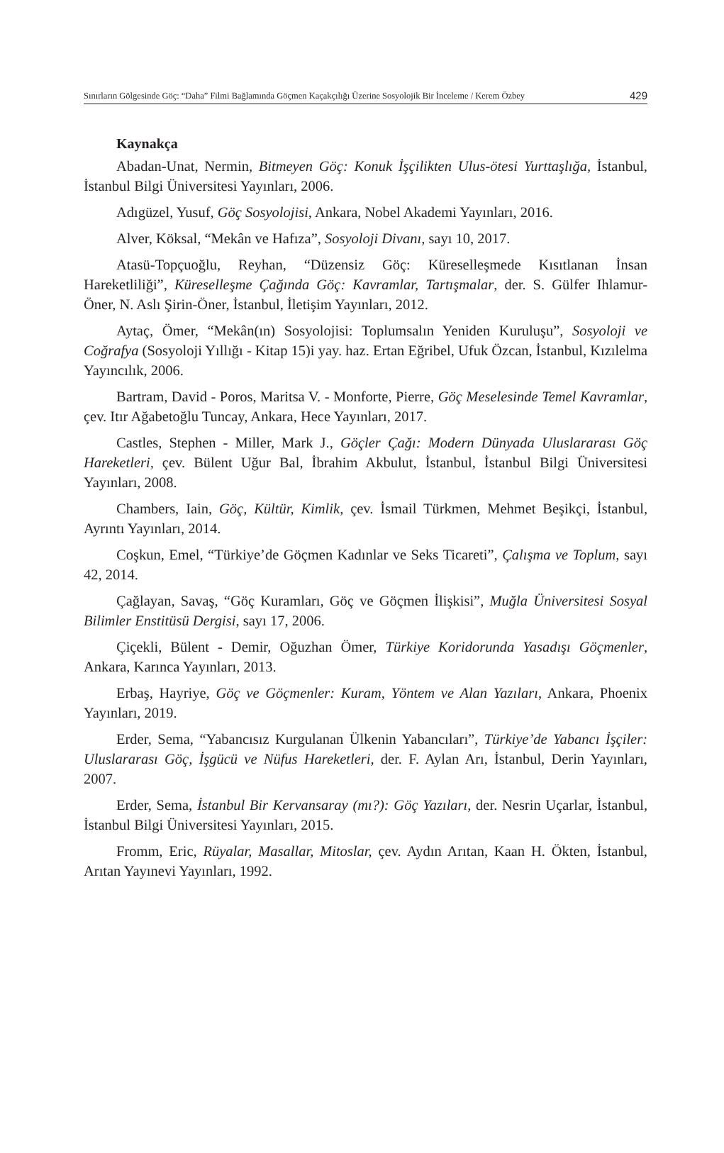Sınırların Gölgesinde Göç: “Daha” Filmi Bağlamında Göçmen Kaçakçılığı Üzerine Sosyolojik Bir İnceleme / Kerem Özbey 429
Kaynakça
Abadan-Unat, Nermin, Bitmeyen Göç: Konuk İşçilikten Ulus-ötesi Yurttaşlığa, İstanbul, İstanbul Bilgi Üniversitesi Yayınları, 2006.
Adıgüzel, Yusuf, Göç Sosyolojisi, Ankara, Nobel Akademi Yayınları, 2016.
Alver, Köksal, “Mekân ve Hafıza”, Sosyoloji Divanı, sayı 10, 2017.
Atasü-Topçuoğlu, Reyhan, “Düzensiz Göç: Küreselleşmede Kısıtlanan İnsan Hareketliliği”, Küreselleşme Çağında Göç: Kavramlar, Tartışmalar, der. S. Gülfer Ihlamur-Öner, N. Aslı Şirin-Öner, İstanbul, İletişim Yayınları, 2012.
Aytaç, Ömer, “Mekân(ın) Sosyolojisi: Toplumsalın Yeniden Kuruluşu”, Sosyoloji ve Coğrafya (Sosyoloji Yıllığı - Kitap 15)i yay. haz. Ertan Eğribel, Ufuk Özcan, İstanbul, Kızılelma Yayıncılık, 2006.
Bartram, David - Poros, Maritsa V. - Monforte, Pierre, Göç Meselesinde Temel Kavramlar, çev. Itır Ağabetoğlu Tuncay, Ankara, Hece Yayınları, 2017.
Castles, Stephen - Miller, Mark J., Göçler Çağı: Modern Dünyada Uluslararası Göç Hareketleri, çev. Bülent Uğur Bal, İbrahim Akbulut, İstanbul, İstanbul Bilgi Üniversitesi Yayınları, 2008.
Chambers, Iain, Göç, Kültür, Kimlik, çev. İsmail Türkmen, Mehmet Beşikçi, İstanbul, Ayrıntı Yayınları, 2014.
Coşkun, Emel, “Türkiye’de Göçmen Kadınlar ve Seks Ticareti”, Çalışma ve Toplum, sayı 42, 2014.
Çağlayan, Savaş, “Göç Kuramları, Göç ve Göçmen İlişkisi”, Muğla Üniversitesi Sosyal Bilimler Enstitüsü Dergisi, sayı 17, 2006.
Çiçekli, Bülent - Demir, Oğuzhan Ömer, Türkiye Koridorunda Yasadışı Göçmenler, Ankara, Karınca Yayınları, 2013.
Erbaş, Hayriye, Göç ve Göçmenler: Kuram, Yöntem ve Alan Yazıları, Ankara, Phoenix Yayınları, 2019.
Erder, Sema, “Yabancısız Kurgulanan Ülkenin Yabancıları”, Türkiye’de Yabancı İşçiler: Uluslararası Göç, İşgücü ve Nüfus Hareketleri, der. F. Aylan Arı, İstanbul, Derin Yayınları, 2007.
Erder, Sema, İstanbul Bir Kervansaray (mı?): Göç Yazıları, der. Nesrin Uçarlar, İstanbul, İstanbul Bilgi Üniversitesi Yayınları, 2015.
Fromm, Eric, Rüyalar, Masallar, Mitoslar, çev. Aydın Arıtan, Kaan H. Ökten, İstanbul, Arıtan Yayınevi Yayınları, 1992.